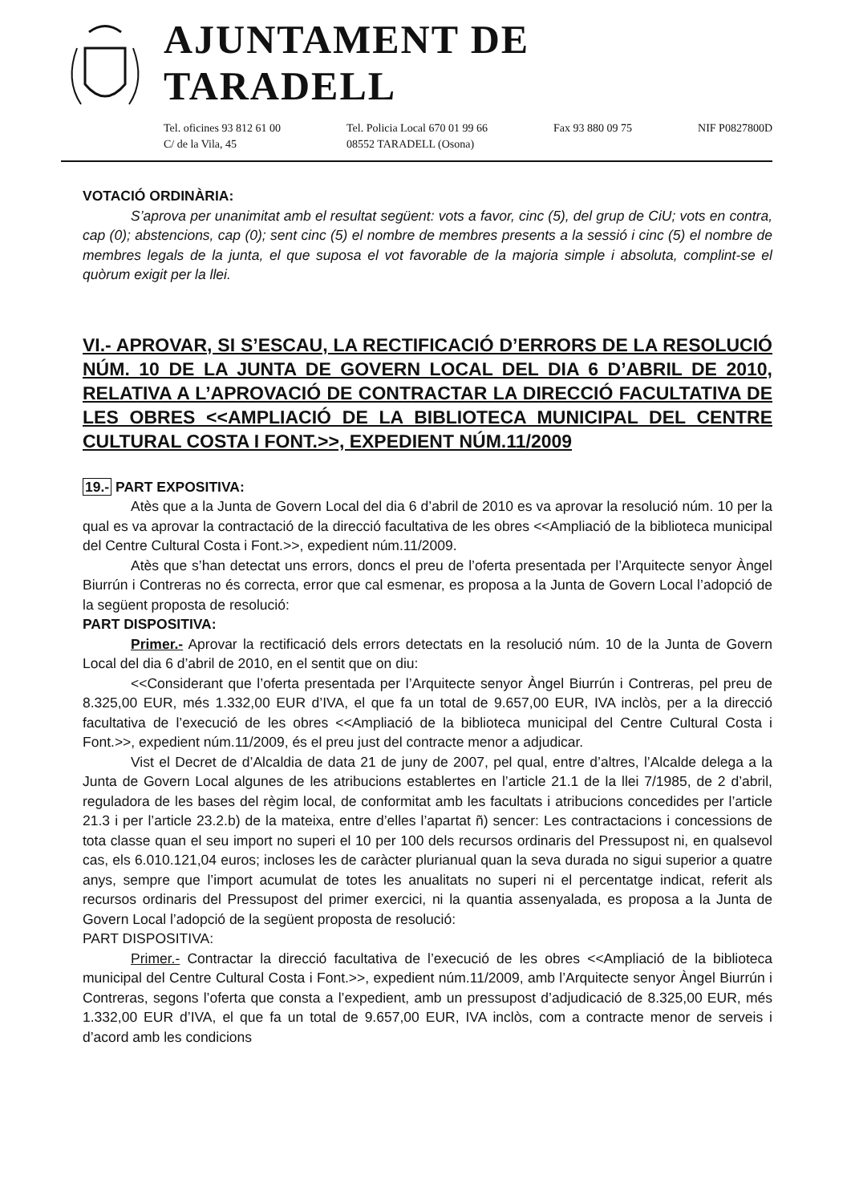AJUNTAMENT DE TARADELL
Tel. oficines 93 812 61 00
C/ de la Vila, 45
Tel. Policia Local 670 01 99 66
08552 TARADELL (Osona)
Fax 93 880 09 75 NIF P0827800D
VOTACIÓ ORDINÀRIA:
S’aprova per unanimitat amb el resultat següent: vots a favor, cinc (5), del grup de CiU; vots en contra, cap (0); abstencions, cap (0); sent cinc (5) el nombre de membres presents a la sessió i cinc (5) el nombre de membres legals de la junta, el que suposa el vot favorable de la majoria simple i absoluta, complint-se el quòrum exigit per la llei.
VI.- APROVAR, SI S’ESCAU, LA RECTIFICACIÓ D’ERRORS DE LA RESOLUCIÓ NÚM. 10 DE LA JUNTA DE GOVERN LOCAL DEL DIA 6 D’ABRIL DE 2010, RELATIVA A L’APROVACIÓ DE CONTRACTAR LA DIRECCIÓ FACULTATIVA DE LES OBRES <<AMPLIACIÓ DE LA BIBLIOTECA MUNICIPAL DEL CENTRE CULTURAL COSTA I FONT.>>, EXPEDIENT NÚM.11/2009
19.- PART EXPOSITIVA:
Atès que a la Junta de Govern Local del dia 6 d’abril de 2010 es va aprovar la resolució núm. 10 per la qual es va aprovar la contractació de la direcció facultativa de les obres <<Ampliació de la biblioteca municipal del Centre Cultural Costa i Font.>>, expedient núm.11/2009.
Atès que s’han detectat uns errors, doncs el preu de l’oferta presentada per l’Arquitecte senyor Àngel Biurrún i Contreras no és correcta, error que cal esmenar, es proposa a la Junta de Govern Local l’adopció de la següent proposta de resolució:
PART DISPOSITIVA:
Primer.- Aprovar la rectificació dels errors detectats en la resolució núm. 10 de la Junta de Govern Local del dia 6 d’abril de 2010, en el sentit que on diu:
<<Considerant que l’oferta presentada per l’Arquitecte senyor Àngel Biurrún i Contreras, pel preu de 8.325,00 EUR, més 1.332,00 EUR d’IVA, el que fa un total de 9.657,00 EUR, IVA inclòs, per a la direcció facultativa de l’execució de les obres <<Ampliació de la biblioteca municipal del Centre Cultural Costa i Font.>>, expedient núm.11/2009, és el preu just del contracte menor a adjudicar.
Vist el Decret de d’Alcaldia de data 21 de juny de 2007, pel qual, entre d’altres, l’Alcalde delega a la Junta de Govern Local algunes de les atribucions establertes en l’article 21.1 de la llei 7/1985, de 2 d’abril, reguladora de les bases del règim local, de conformitat amb les facultats i atribucions concedides per l’article 21.3 i per l’article 23.2.b) de la mateixa, entre d’elles l’apartat ñ) sencer: Les contractacions i concessions de tota classe quan el seu import no superi el 10 per 100 dels recursos ordinaris del Pressupost ni, en qualsevol cas, els 6.010.121,04 euros; incloses les de caràcter plurianual quan la seva durada no sigui superior a quatre anys, sempre que l’import acumulat de totes les anualitats no superi ni el percentatge indicat, referit als recursos ordinaris del Pressupost del primer exercici, ni la quantia assenyalada, es proposa a la Junta de Govern Local l’adopció de la següent proposta de resolució:
PART DISPOSITIVA:
Primer.- Contractar la direcció facultativa de l’execució de les obres <<Ampliació de la biblioteca municipal del Centre Cultural Costa i Font.>>, expedient núm.11/2009, amb l’Arquitecte senyor Àngel Biurrún i Contreras, segons l’oferta que consta a l’expedient, amb un pressupost d’adjudicació de 8.325,00 EUR, més 1.332,00 EUR d’IVA, el que fa un total de 9.657,00 EUR, IVA inclòs, com a contracte menor de serveis i d’acord amb les condicions